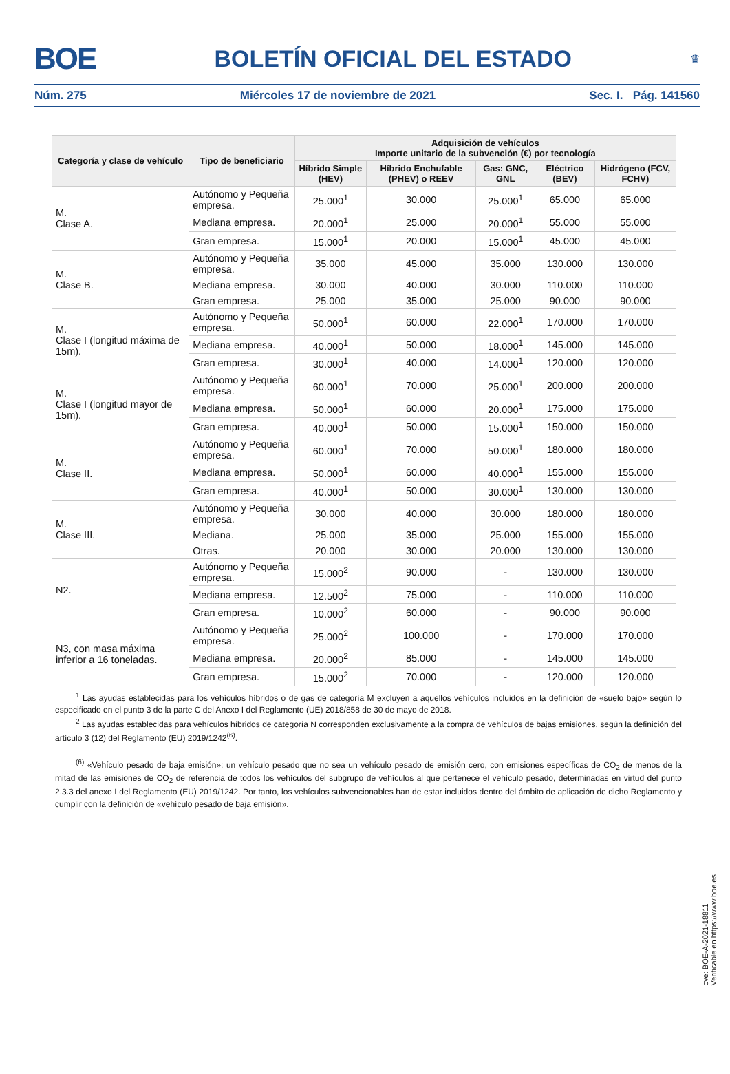BOE BOLETÍN OFICIAL DEL ESTADO ♛
Núm. 275 Miércoles 17 de noviembre de 2021 Sec. I. Pág. 141560
| Categoría y clase de vehículo | Tipo de beneficiario | Adquisición de vehículos Importe unitario de la subvención (€) por tecnología | | | | |
| --- | --- | --- | --- | --- | --- | --- |
| | | Híbrido Simple (HEV) | Híbrido Enchufable (PHEV) o REEV | Gas: GNC, GNL | Eléctrico (BEV) | Hidrógeno (FCV, FCHV) |
| M. Clase A. | Autónomo y Pequeña empresa. | 25.000<sup>1</sup> | 30.000 | 25.000<sup>1</sup> | 65.000 | 65.000 |
| | Mediana empresa. | 20.000<sup>1</sup> | 25.000 | 20.000<sup>1</sup> | 55.000 | 55.000 |
| | Gran empresa. | 15.000<sup>1</sup> | 20.000 | 15.000<sup>1</sup> | 45.000 | 45.000 |
| M. Clase B. | Autónomo y Pequeña empresa. | 35.000 | 45.000 | 35.000 | 130.000 | 130.000 |
| | Mediana empresa. | 30.000 | 40.000 | 30.000 | 110.000 | 110.000 |
| | Gran empresa. | 25.000 | 35.000 | 25.000 | 90.000 | 90.000 |
| M. Clase I (longitud máxima de 15m). | Autónomo y Pequeña empresa. | 50.000<sup>1</sup> | 60.000 | 22.000<sup>1</sup> | 170.000 | 170.000 |
| | Mediana empresa. | 40.000<sup>1</sup> | 50.000 | 18.000<sup>1</sup> | 145.000 | 145.000 |
| | Gran empresa. | 30.000<sup>1</sup> | 40.000 | 14.000<sup>1</sup> | 120.000 | 120.000 |
| M. Clase I (longitud mayor de 15m). | Autónomo y Pequeña empresa. | 60.000<sup>1</sup> | 70.000 | 25.000<sup>1</sup> | 200.000 | 200.000 |
| | Mediana empresa. | 50.000<sup>1</sup> | 60.000 | 20.000<sup>1</sup> | 175.000 | 175.000 |
| | Gran empresa. | 40.000<sup>1</sup> | 50.000 | 15.000<sup>1</sup> | 150.000 | 150.000 |
| M. Clase II. | Autónomo y Pequeña empresa. | 60.000<sup>1</sup> | 70.000 | 50.000<sup>1</sup> | 180.000 | 180.000 |
| | Mediana empresa. | 50.000<sup>1</sup> | 60.000 | 40.000<sup>1</sup> | 155.000 | 155.000 |
| | Gran empresa. | 40.000<sup>1</sup> | 50.000 | 30.000<sup>1</sup> | 130.000 | 130.000 |
| M. Clase III. | Autónomo y Pequeña empresa. | 30.000 | 40.000 | 30.000 | 180.000 | 180.000 |
| | Mediana. | 25.000 | 35.000 | 25.000 | 155.000 | 155.000 |
| | Otras. | 20.000 | 30.000 | 20.000 | 130.000 | 130.000 |
| N2. | Autónomo y Pequeña empresa. | 15.000<sup>2</sup> | 90.000 | - | 130.000 | 130.000 |
| | Mediana empresa. | 12.500<sup>2</sup> | 75.000 | - | 110.000 | 110.000 |
| | Gran empresa. | 10.000<sup>2</sup> | 60.000 | - | 90.000 | 90.000 |
| N3, con masa máxima inferior a 16 toneladas. | Autónomo y Pequeña empresa. | 25.000<sup>2</sup> | 100.000 | - | 170.000 | 170.000 |
| | Mediana empresa. | 20.000<sup>2</sup> | 85.000 | - | 145.000 | 145.000 |
| | Gran empresa. | 15.000<sup>2</sup> | 70.000 | - | 120.000 | 120.000 |
<sup>1</sup> Las ayudas establecidas para los vehículos híbridos o de gas de categoría M excluyen a aquellos vehículos incluidos en la definición de «suelo bajo» según lo especificado en el punto 3 de la parte C del Anexo I del Reglamento (UE) 2018/858 de 30 de mayo de 2018.
<sup>2</sup> Las ayudas establecidas para vehículos híbridos de categoría N corresponden exclusivamente a la compra de vehículos de bajas emisiones, según la definición del artículo 3 (12) del Reglamento (EU) 2019/1242<sup>(6)</sup>.
<sup>(6)</sup> «Vehículo pesado de baja emisión»: un vehículo pesado que no sea un vehículo pesado de emisión cero, con emisiones específicas de CO<sub>2</sub> de menos de la mitad de las emisiones de CO<sub>2</sub> de referencia de todos los vehículos del subgrupo de vehículos al que pertenece el vehículo pesado, determinadas en virtud del punto 2.3.3 del anexo I del Reglamento (EU) 2019/1242. Por tanto, los vehículos subvencionables han de estar incluidos dentro del ámbito de aplicación de dicho Reglamento y cumplir con la definición de «vehículo pesado de baja emisión».
cve: BOE-A-2021-18811
Verificable en https://www.boe.es